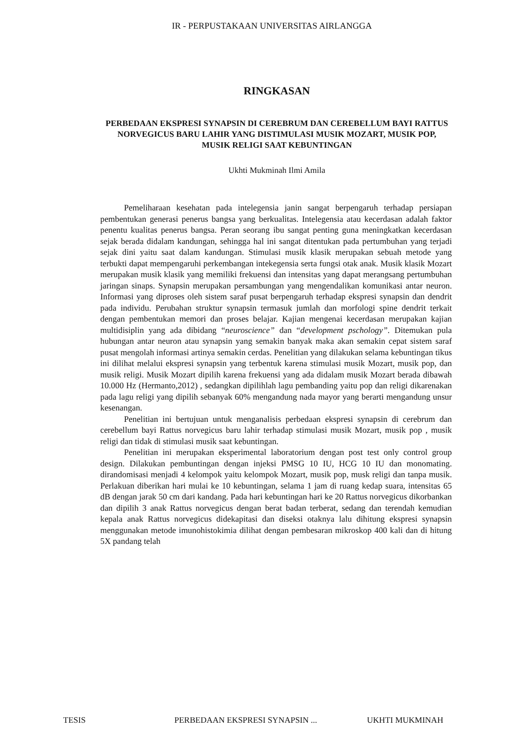IR - PERPUSTAKAAN UNIVERSITAS AIRLANGGA
RINGKASAN
PERBEDAAN EKSPRESI SYNAPSIN DI CEREBRUM DAN CEREBELLUM BAYI RATTUS NORVEGICUS BARU LAHIR YANG DISTIMULASI MUSIK MOZART, MUSIK POP, MUSIK RELIGI SAAT KEBUNTINGAN
Ukhti Mukminah Ilmi Amila
Pemeliharaan kesehatan pada intelegensia janin sangat berpengaruh terhadap persiapan pembentukan generasi penerus bangsa yang berkualitas. Intelegensia atau kecerdasan adalah faktor penentu kualitas penerus bangsa. Peran seorang ibu sangat penting guna meningkatkan kecerdasan sejak berada didalam kandungan, sehingga hal ini sangat ditentukan pada pertumbuhan yang terjadi sejak dini yaitu saat dalam kandungan. Stimulasi musik klasik merupakan sebuah metode yang terbukti dapat mempengaruhi perkembangan intekegensia serta fungsi otak anak. Musik klasik Mozart merupakan musik klasik yang memiliki frekuensi dan intensitas yang dapat merangsang pertumbuhan jaringan sinaps. Synapsin merupakan persambungan yang mengendalikan komunikasi antar neuron. Informasi yang diproses oleh sistem saraf pusat berpengaruh terhadap ekspresi synapsin dan dendrit pada individu. Perubahan struktur synapsin termasuk jumlah dan morfologi spine dendrit terkait dengan pembentukan memori dan proses belajar. Kajian mengenai kecerdasan merupakan kajian multidisiplin yang ada dibidang “neuroscience” dan “development pschology”. Ditemukan pula hubungan antar neuron atau synapsin yang semakin banyak maka akan semakin cepat sistem saraf pusat mengolah informasi artinya semakin cerdas. Penelitian yang dilakukan selama kebuntingan tikus ini dilihat melalui ekspresi synapsin yang terbentuk karena stimulasi musik Mozart, musik pop, dan musik religi. Musik Mozart dipilih karena frekuensi yang ada didalam musik Mozart berada dibawah 10.000 Hz (Hermanto,2012) , sedangkan dipilihlah lagu pembanding yaitu pop dan religi dikarenakan pada lagu religi yang dipilih sebanyak 60% mengandung nada mayor yang berarti mengandung unsur kesenangan.
Penelitian ini bertujuan untuk menganalisis perbedaan ekspresi synapsin di cerebrum dan cerebellum bayi Rattus norvegicus baru lahir terhadap stimulasi musik Mozart, musik pop , musik religi dan tidak di stimulasi musik saat kebuntingan.
Penelitian ini merupakan eksperimental laboratorium dengan post test only control group design. Dilakukan pembuntingan dengan injeksi PMSG 10 IU, HCG 10 IU dan monomating. dirandomisasi menjadi 4 kelompok yaitu kelompok Mozart, musik pop, musk religi dan tanpa musik. Perlakuan diberikan hari mulai ke 10 kebuntingan, selama 1 jam di ruang kedap suara, intensitas 65 dB dengan jarak 50 cm dari kandang. Pada hari kebuntingan hari ke 20 Rattus norvegicus dikorbankan dan dipilih 3 anak Rattus norvegicus dengan berat badan terberat, sedang dan terendah kemudian kepala anak Rattus norvegicus didekapitasi dan diseksi otaknya lalu dihitung ekspresi synapsin menggunakan metode imunohistokimia dilihat dengan pembesaran mikroskop 400 kali dan di hitung 5X pandang telah
TESIS PERBEDAAN EKSPRESI SYNAPSIN ... UKHTI MUKMINAH